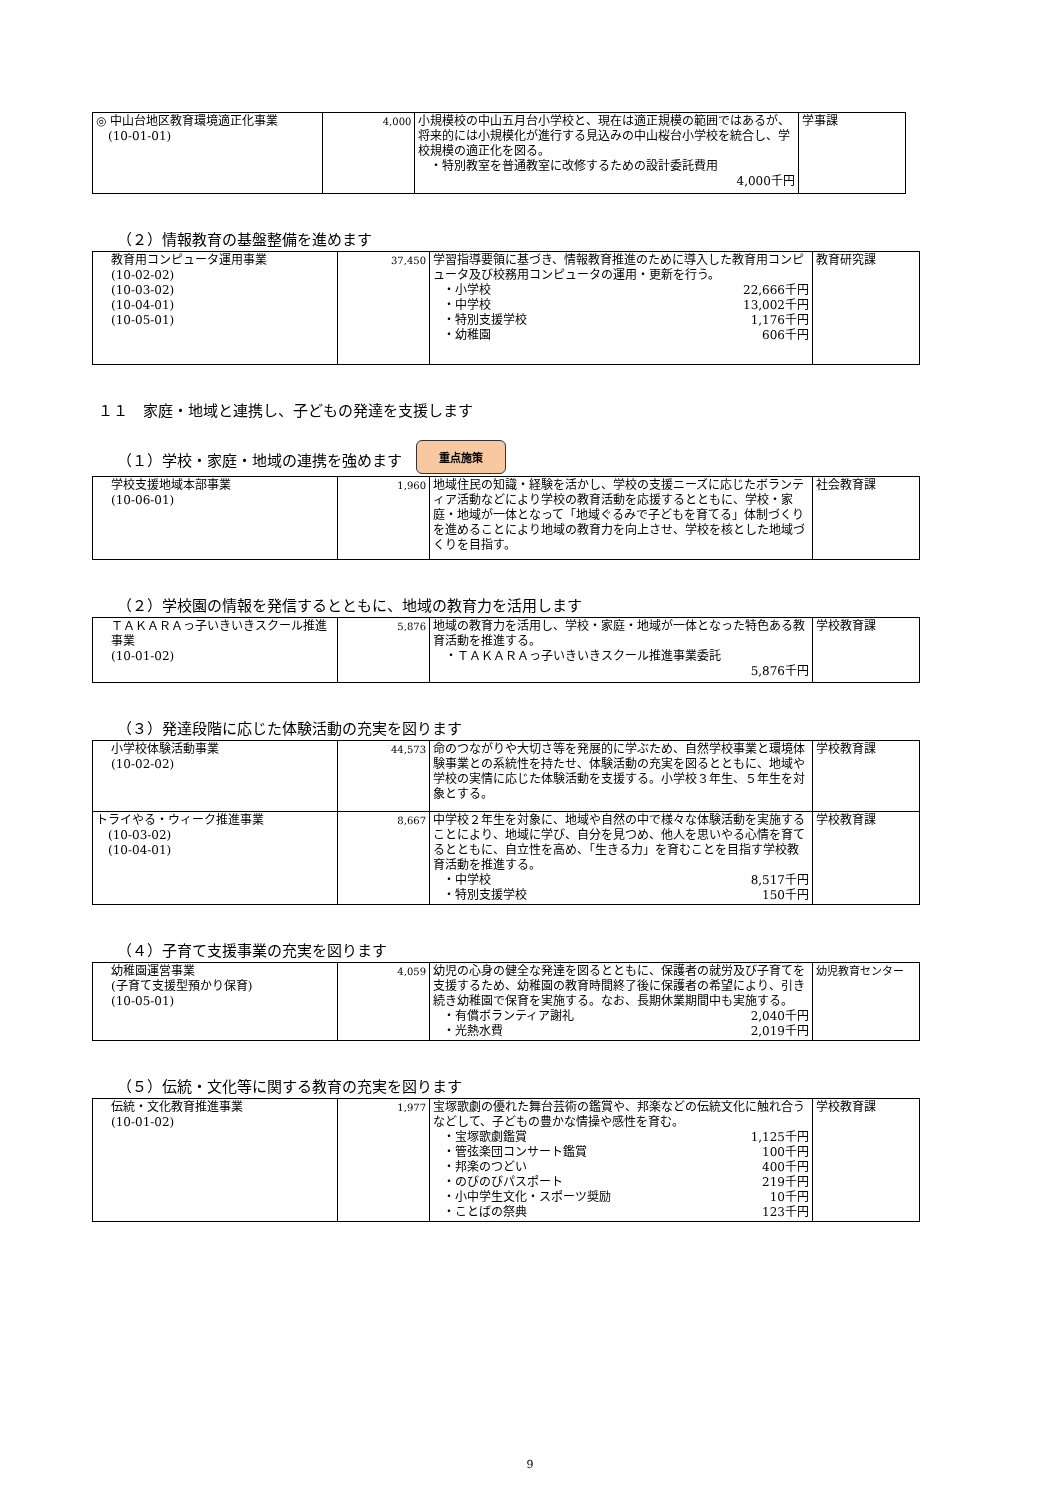| ◎ 中山台地区教育環境適正化事業 (10-01-01) | 4,000 | 小規模校の中山五月台小学校と、現在は適正規模の範囲ではあるが、将来的には小規模化が進行する見込みの中山桜台小学校を統合し、学校規模の適正化を図る。 ・特別教室を普通教室に改修するための設計委託費用 4,000千円 | 学事課 |
（２）情報教育の基盤整備を進めます
| 教育用コンピュータ運用事業 (10-02-02) (10-03-02) (10-04-01) (10-05-01) | 37,450 | 学習指導要領に基づき、情報教育推進のために導入した教育用コンピュータ及び校務用コンピュータの運用・更新を行う。 ・小学校 22,666千円 ・中学校 13,002千円 ・特別支援学校 1,176千円 ・幼稚園 606千円 | 教育研究課 |
１１　家庭・地域と連携し、子どもの発達を支援します
（１）学校・家庭・地域の連携を強めます 重点施策
| 学校支援地域本部事業 (10-06-01) | 1,960 | 地域住民の知識・経験を活かし、学校の支援ニーズに応じたボランティア活動などにより学校の教育活動を応援するとともに、学校・家庭・地域が一体となって「地域ぐるみで子どもを育てる」体制づくりを進めることにより地域の教育力を向上させ、学校を核とした地域づくりを目指す。 | 社会教育課 |
（２）学校園の情報を発信するとともに、地域の教育力を活用します
| ＴＡＫＡＲＡっ子いきいきスクール推進事業 (10-01-02) | 5,876 | 地域の教育力を活用し、学校・家庭・地域が一体となった特色ある教育活動を推進する。 ・ＴＡＫＡＲＡっ子いきいきスクール推進事業委託 5,876千円 | 学校教育課 |
（３）発達段階に応じた体験活動の充実を図ります
| 小学校体験活動事業 (10-02-02) | 44,573 | 命のつながりや大切さ等を発展的に学ぶため、自然学校事業と環境体験事業との系統性を持たせ、体験活動の充実を図るとともに、地域や学校の実情に応じた体験活動を支援する。小学校３年生、５年生を対象とする。 | 学校教育課 |
| トライやる・ウィーク推進事業 (10-03-02) (10-04-01) | 8,667 | 中学校２年生を対象に、地域や自然の中で様々な体験活動を実施することにより、地域に学び、自分を見つめ、他人を思いやる心情を育てるとともに、自立性を高め、「生きる力」を育むことを目指す学校教育活動を推進する。 ・中学校 8,517千円 ・特別支援学校 150千円 | 学校教育課 |
（４）子育て支援事業の充実を図ります
| 幼稚園運営事業 (子育て支援型預かり保育) (10-05-01) | 4,059 | 幼児の心身の健全な発達を図るとともに、保護者の就労及び子育てを支援するため、幼稚園の教育時間終了後に保護者の希望により、引き続き幼稚園で保育を実施する。なお、長期休業期間中も実施する。 ・有償ボランティア謝礼 2,040千円 ・光熱水費 2,019千円 | 幼児教育センター |
（５）伝統・文化等に関する教育の充実を図ります
| 伝統・文化教育推進事業 (10-01-02) | 1,977 | 宝塚歌劇の優れた舞台芸術の鑑賞や、邦楽などの伝統文化に触れ合うなどして、子どもの豊かな情操や感性を育む。 ・宝塚歌劇鑑賞 1,125千円 ・管弦楽団コンサート鑑賞 100千円 ・邦楽のつどい 400千円 ・のびのびパスポート 219千円 ・小中学生文化・スポーツ奨励 10千円 ・ことばの祭典 123千円 | 学校教育課 |
9